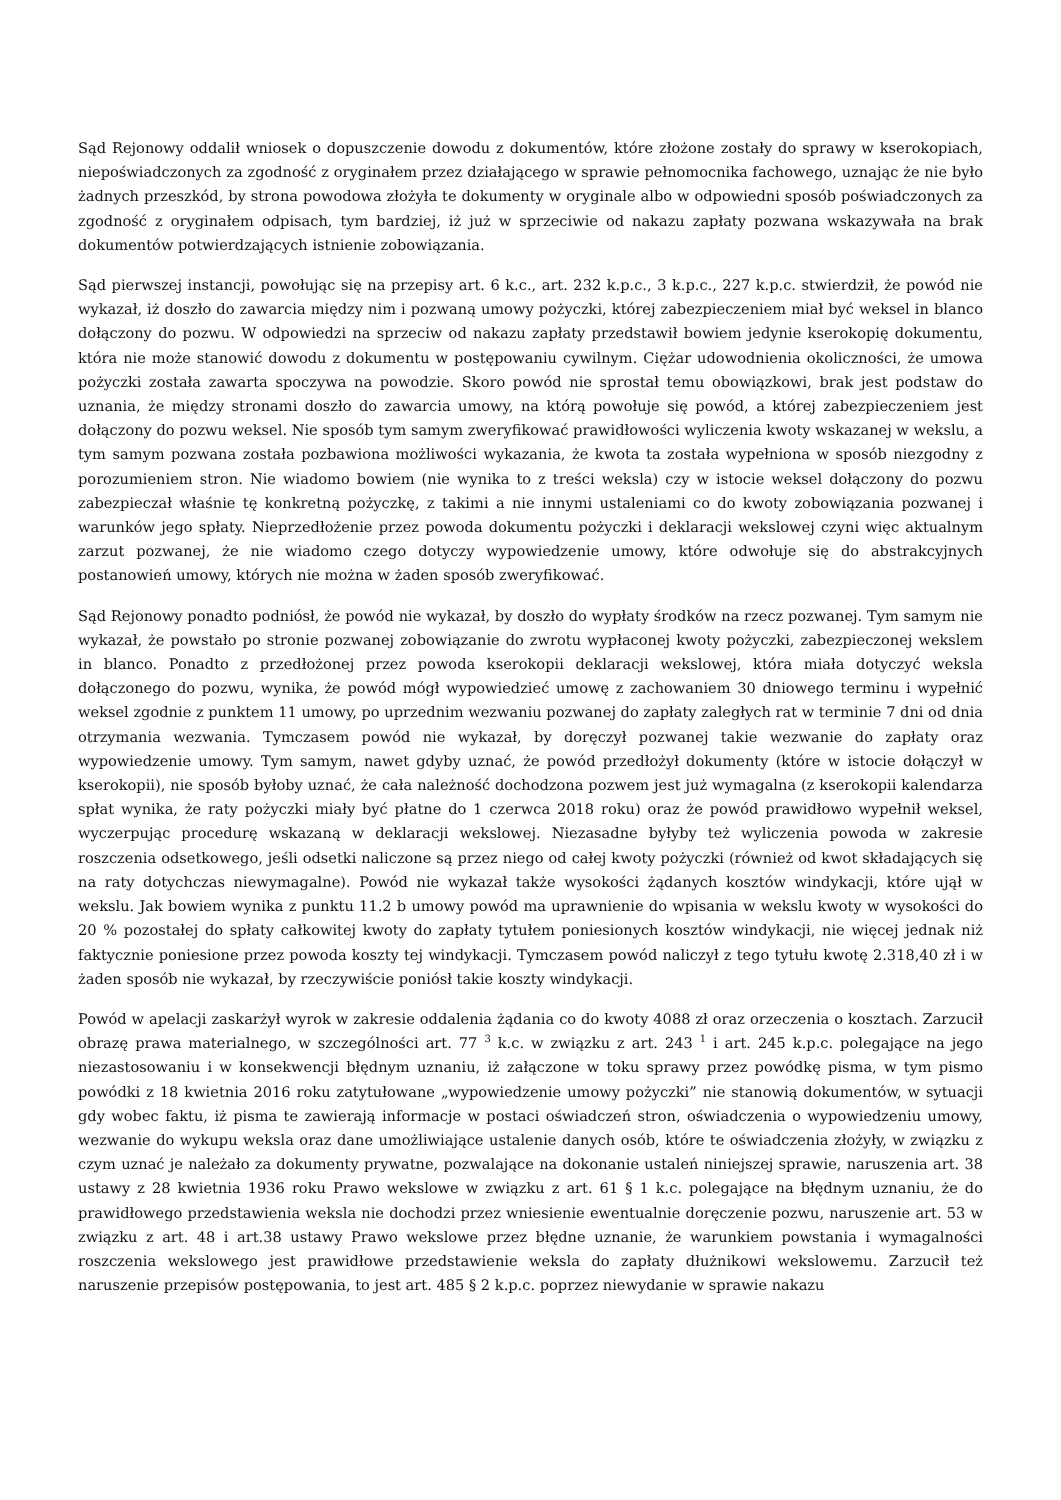Sąd Rejonowy oddalił wniosek o dopuszczenie dowodu z dokumentów, które złożone zostały do sprawy w kserokopiach, niepoświadczonych za zgodność z oryginałem przez działającego w sprawie pełnomocnika fachowego, uznając że nie było żadnych przeszkód, by strona powodowa złożyła te dokumenty w oryginale albo w odpowiedni sposób poświadczonych za zgodność z oryginałem odpisach, tym bardziej, iż już w sprzeciwie od nakazu zapłaty pozwana wskazywała na brak dokumentów potwierdzających istnienie zobowiązania.
Sąd pierwszej instancji, powołując się na przepisy art. 6 k.c., art. 232 k.p.c., 3 k.p.c., 227 k.p.c. stwierdził, że powód nie wykazał, iż doszło do zawarcia między nim i pozwaną umowy pożyczki, której zabezpieczeniem miał być weksel in blanco dołączony do pozwu. W odpowiedzi na sprzeciw od nakazu zapłaty przedstawił bowiem jedynie kserokopię dokumentu, która nie może stanowić dowodu z dokumentu w postępowaniu cywilnym. Ciężar udowodnienia okoliczności, że umowa pożyczki została zawarta spoczywa na powodzie. Skoro powód nie sprostał temu obowiązkowi, brak jest podstaw do uznania, że między stronami doszło do zawarcia umowy, na którą powołuje się powód, a której zabezpieczeniem jest dołączony do pozwu weksel. Nie sposób tym samym zweryfikować prawidłowości wyliczenia kwoty wskazanej w wekslu, a tym samym pozwana została pozbawiona możliwości wykazania, że kwota ta została wypełniona w sposób niezgodny z porozumieniem stron. Nie wiadomo bowiem (nie wynika to z treści weksla) czy w istocie weksel dołączony do pozwu zabezpieczał właśnie tę konkretną pożyczkę, z takimi a nie innymi ustaleniami co do kwoty zobowiązania pozwanej i warunków jego spłaty. Nieprzedłożenie przez powoda dokumentu pożyczki i deklaracji wekslowej czyni więc aktualnym zarzut pozwanej, że nie wiadomo czego dotyczy wypowiedzenie umowy, które odwołuje się do abstrakcyjnych postanowień umowy, których nie można w żaden sposób zweryfikować.
Sąd Rejonowy ponadto podniósł, że powód nie wykazał, by doszło do wypłaty środków na rzecz pozwanej. Tym samym nie wykazał, że powstało po stronie pozwanej zobowiązanie do zwrotu wypłaconej kwoty pożyczki, zabezpieczonej wekslem in blanco. Ponadto z przedłożonej przez powoda kserokopii deklaracji wekslowej, która miała dotyczyć weksla dołączonego do pozwu, wynika, że powód mógł wypowiedzieć umowę z zachowaniem 30 dniowego terminu i wypełnić weksel zgodnie z punktem 11 umowy, po uprzednim wezwaniu pozwanej do zapłaty zaległych rat w terminie 7 dni od dnia otrzymania wezwania. Tymczasem powód nie wykazał, by doręczył pozwanej takie wezwanie do zapłaty oraz wypowiedzenie umowy. Tym samym, nawet gdyby uznać, że powód przedłożył dokumenty (które w istocie dołączył w kserokopii), nie sposób byłoby uznać, że cała należność dochodzona pozwem jest już wymagalna (z kserokopii kalendarza spłat wynika, że raty pożyczki miały być płatne do 1 czerwca 2018 roku) oraz że powód prawidłowo wypełnił weksel, wyczerpując procedurę wskazaną w deklaracji wekslowej. Niezasadne byłyby też wyliczenia powoda w zakresie roszczenia odsetkowego, jeśli odsetki naliczone są przez niego od całej kwoty pożyczki (również od kwot składających się na raty dotychczas niewymagalne). Powód nie wykazał także wysokości żądanych kosztów windykacji, które ujął w wekslu. Jak bowiem wynika z punktu 11.2 b umowy powód ma uprawnienie do wpisania w wekslu kwoty w wysokości do 20 % pozostałej do spłaty całkowitej kwoty do zapłaty tytułem poniesionych kosztów windykacji, nie więcej jednak niż faktycznie poniesione przez powoda koszty tej windykacji. Tymczasem powód naliczył z tego tytułu kwotę 2.318,40 zł i w żaden sposób nie wykazał, by rzeczywiście poniósł takie koszty windykacji.
Powód w apelacji zaskarżył wyrok w zakresie oddalenia żądania co do kwoty 4088 zł oraz orzeczenia o kosztach. Zarzucił obrazę prawa materialnego, w szczególności art. 77 <sup>3</sup> k.c. w związku z art. 243 <sup>1</sup> i art. 245 k.p.c. polegające na jego niezastosowaniu i w konsekwencji błędnym uznaniu, iż załączone w toku sprawy przez powódkę pisma, w tym pismo powódki z 18 kwietnia 2016 roku zatytułowane „wypowiedzenie umowy pożyczki” nie stanowią dokumentów, w sytuacji gdy wobec faktu, iż pisma te zawierają informacje w postaci oświadczeń stron, oświadczenia o wypowiedzeniu umowy, wezwanie do wykupu weksla oraz dane umożliwiające ustalenie danych osób, które te oświadczenia złożyły, w związku z czym uznać je należało za dokumenty prywatne, pozwalające na dokonanie ustaleń niniejszej sprawie, naruszenia art. 38 ustawy z 28 kwietnia 1936 roku Prawo wekslowe w związku z art. 61 § 1 k.c. polegające na błędnym uznaniu, że do prawidłowego przedstawienia weksla nie dochodzi przez wniesienie ewentualnie doręczenie pozwu, naruszenie art. 53 w związku z art. 48 i art.38 ustawy Prawo wekslowe przez błędne uznanie, że warunkiem powstania i wymagalności roszczenia wekslowego jest prawidłowe przedstawienie weksla do zapłaty dłużnikowi wekslowemu. Zarzucił też naruszenie przepisów postępowania, to jest art. 485 § 2 k.p.c. poprzez niewydanie w sprawie nakazu